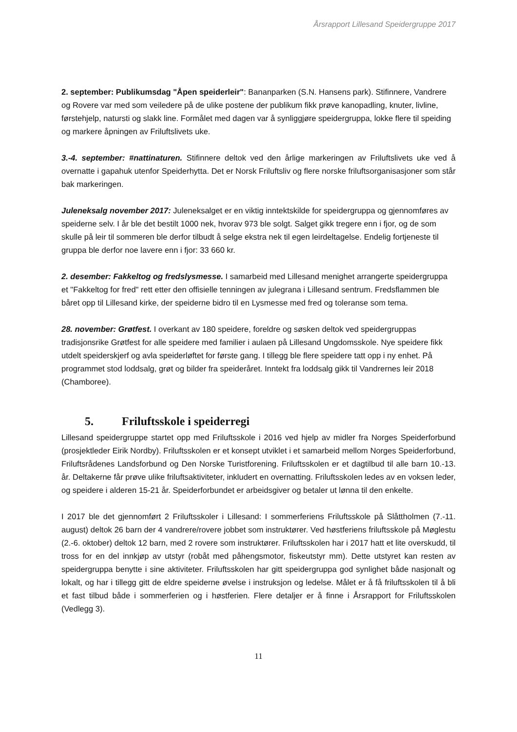Årsrapport Lillesand Speidergruppe 2017
2. september: Publikumsdag "Åpen speiderleir": Bananparken (S.N. Hansens park). Stifinnere, Vandrere og Rovere var med som veiledere på de ulike postene der publikum fikk prøve kanopadling, knuter, livline, førstehjelp, natursti og slakk line. Formålet med dagen var å synliggjøre speidergruppa, lokke flere til speiding og markere åpningen av Friluftslivets uke.
3.-4. september: #nattinaturen. Stifinnere deltok ved den årlige markeringen av Friluftslivets uke ved å overnatte i gapahuk utenfor Speiderhytta. Det er Norsk Friluftsliv og flere norske friluftsorganisasjoner som står bak markeringen.
Juleneksalg november 2017: Juleneksalget er en viktig inntektskilde for speidergruppa og gjennomføres av speiderne selv. I år ble det bestilt 1000 nek, hvorav 973 ble solgt. Salget gikk tregere enn i fjor, og de som skulle på leir til sommeren ble derfor tilbudt å selge ekstra nek til egen leirdeltagelse. Endelig fortjeneste til gruppa ble derfor noe lavere enn i fjor: 33 660 kr.
2. desember: Fakkeltog og fredslysmesse. I samarbeid med Lillesand menighet arrangerte speidergruppa et "Fakkeltog for fred" rett etter den offisielle tenningen av julegrana i Lillesand sentrum. Fredsflammen ble båret opp til Lillesand kirke, der speiderne bidro til en Lysmesse med fred og toleranse som tema.
28. november: Grøtfest. I overkant av 180 speidere, foreldre og søsken deltok ved speidergruppas tradisjonsrike Grøtfest for alle speidere med familier i aulaen på Lillesand Ungdomsskole. Nye speidere fikk utdelt speiderskjerf og avla speiderløftet for første gang. I tillegg ble flere speidere tatt opp i ny enhet. På programmet stod loddsalg, grøt og bilder fra speideråret. Inntekt fra loddsalg gikk til Vandrernes leir 2018 (Chamboree).
5. Friluftsskole i speiderregi
Lillesand speidergruppe startet opp med Friluftsskole i 2016 ved hjelp av midler fra Norges Speiderforbund (prosjektleder Eirik Nordby). Friluftsskolen er et konsept utviklet i et samarbeid mellom Norges Speiderforbund, Friluftsrådenes Landsforbund og Den Norske Turistforening. Friluftsskolen er et dagtilbud til alle barn 10.-13. år. Deltakerne får prøve ulike friluftsaktiviteter, inkludert en overnatting. Friluftsskolen ledes av en voksen leder, og speidere i alderen 15-21 år. Speiderforbundet er arbeidsgiver og betaler ut lønna til den enkelte.
I 2017 ble det gjennomført 2 Friluftsskoler i Lillesand: I sommerferiens Friluftsskole på Slåttholmen (7.-11. august) deltok 26 barn der 4 vandrere/rovere jobbet som instruktører. Ved høstferiens friluftsskole på Møglestu (2.-6. oktober) deltok 12 barn, med 2 rovere som instruktører. Friluftsskolen har i 2017 hatt et lite overskudd, til tross for en del innkjøp av utstyr (robåt med påhengsmotor, fiskeutstyr mm). Dette utstyret kan resten av speidergruppa benytte i sine aktiviteter. Friluftsskolen har gitt speidergruppa god synlighet både nasjonalt og lokalt, og har i tillegg gitt de eldre speiderne øvelse i instruksjon og ledelse. Målet er å få friluftsskolen til å bli et fast tilbud både i sommerferien og i høstferien. Flere detaljer er å finne i Årsrapport for Friluftsskolen (Vedlegg 3).
11